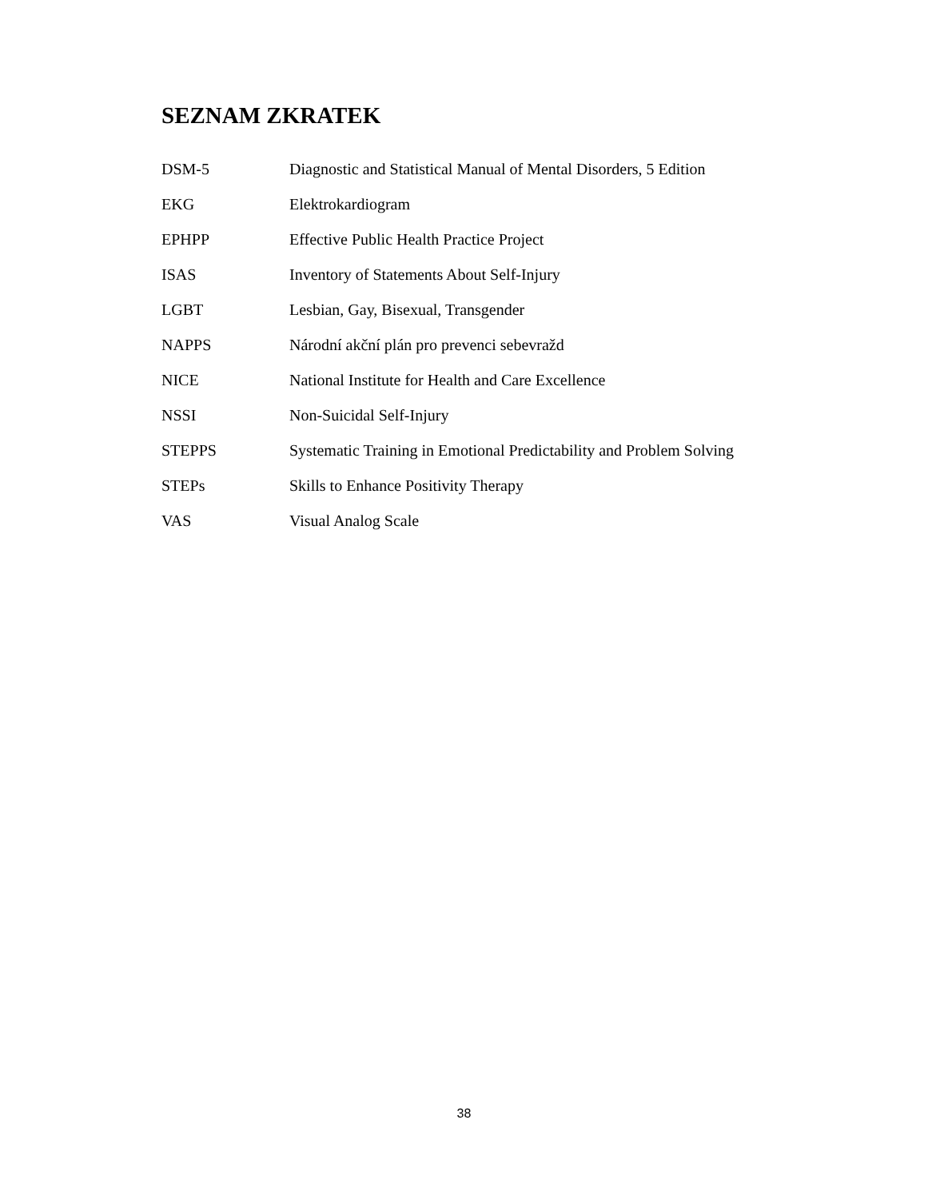SEZNAM ZKRATEK
DSM-5 Diagnostic and Statistical Manual of Mental Disorders, 5 Edition
EKG Elektrokardiogram
EPHPP Effective Public Health Practice Project
ISAS Inventory of Statements About Self-Injury
LGBT Lesbian, Gay, Bisexual, Transgender
NAPPS Národní akční plán pro prevenci sebevražd
NICE National Institute for Health and Care Excellence
NSSI Non-Suicidal Self-Injury
STEPPS Systematic Training in Emotional Predictability and Problem Solving
STEPs Skills to Enhance Positivity Therapy
VAS Visual Analog Scale
38